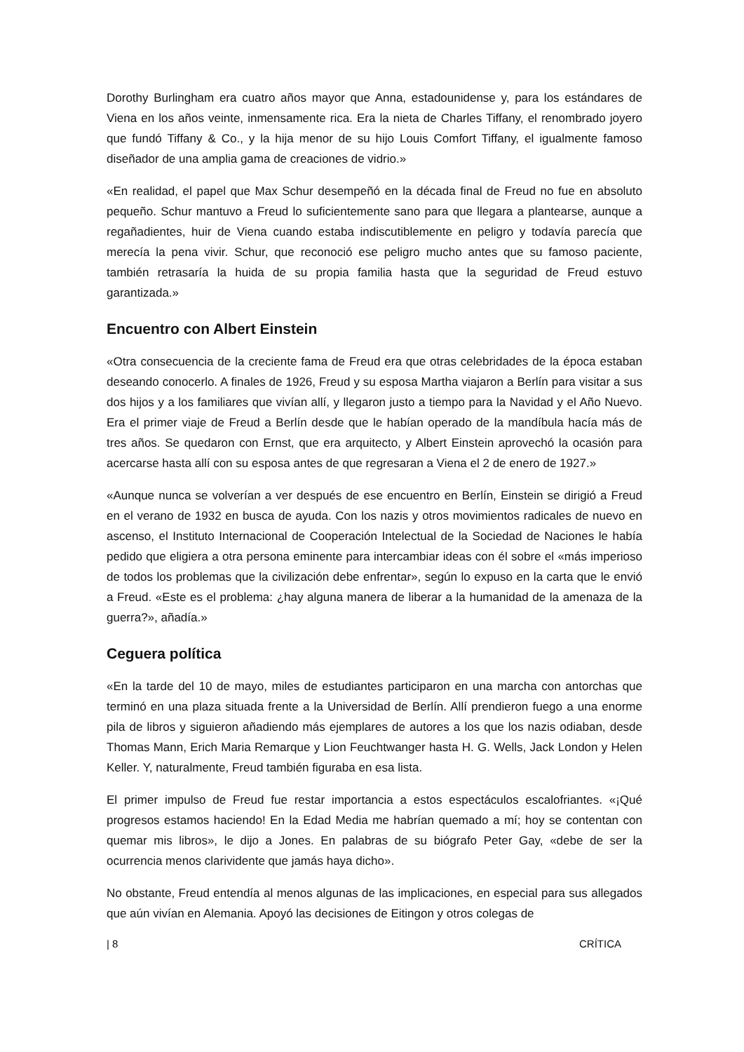Dorothy Burlingham era cuatro años mayor que Anna, estadounidense y, para los estándares de Viena en los años veinte, inmensamente rica. Era la nieta de Charles Tiffany, el renombrado joyero que fundó Tiffany & Co., y la hija menor de su hijo Louis Comfort Tiffany, el igualmente famoso diseñador de una amplia gama de creaciones de vidrio.»
«En realidad, el papel que Max Schur desempeñó en la década final de Freud no fue en absoluto pequeño. Schur mantuvo a Freud lo suficientemente sano para que llegara a plantearse, aunque a regañadientes, huir de Viena cuando estaba indiscutiblemente en peligro y todavía parecía que merecía la pena vivir. Schur, que reconoció ese peligro mucho antes que su famoso paciente, también retrasaría la huida de su propia familia hasta que la seguridad de Freud estuvo garantizada.»
Encuentro con Albert Einstein
«Otra consecuencia de la creciente fama de Freud era que otras celebridades de la época estaban deseando conocerlo. A finales de 1926, Freud y su esposa Martha viajaron a Berlín para visitar a sus dos hijos y a los familiares que vivían allí, y llegaron justo a tiempo para la Navidad y el Año Nuevo. Era el primer viaje de Freud a Berlín desde que le habían operado de la mandíbula hacía más de tres años. Se quedaron con Ernst, que era arquitecto, y Albert Einstein aprovechó la ocasión para acercarse hasta allí con su esposa antes de que regresaran a Viena el 2 de enero de 1927.»
«Aunque nunca se volverían a ver después de ese encuentro en Berlín, Einstein se dirigió a Freud en el verano de 1932 en busca de ayuda. Con los nazis y otros movimientos radicales de nuevo en ascenso, el Instituto Internacional de Cooperación Intelectual de la Sociedad de Naciones le había pedido que eligiera a otra persona eminente para intercambiar ideas con él sobre el «más imperioso de todos los problemas que la civilización debe enfrentar», según lo expuso en la carta que le envió a Freud. «Este es el problema: ¿hay alguna manera de liberar a la humanidad de la amenaza de la guerra?», añadía.»
Ceguera política
«En la tarde del 10 de mayo, miles de estudiantes participaron en una marcha con antorchas que terminó en una plaza situada frente a la Universidad de Berlín. Allí prendieron fuego a una enorme pila de libros y siguieron añadiendo más ejemplares de autores a los que los nazis odiaban, desde Thomas Mann, Erich Maria Remarque y Lion Feuchtwanger hasta H. G. Wells, Jack London y Helen Keller. Y, naturalmente, Freud también figuraba en esa lista.
El primer impulso de Freud fue restar importancia a estos espectáculos escalofriantes. «¡Qué progresos estamos haciendo! En la Edad Media me habrían quemado a mí; hoy se contentan con quemar mis libros», le dijo a Jones. En palabras de su biógrafo Peter Gay, «debe de ser la ocurrencia menos clarividente que jamás haya dicho».
No obstante, Freud entendía al menos algunas de las implicaciones, en especial para sus allegados que aún vivían en Alemania. Apoyó las decisiones de Eitingon y otros colegas de
| 8 CRÍTICA